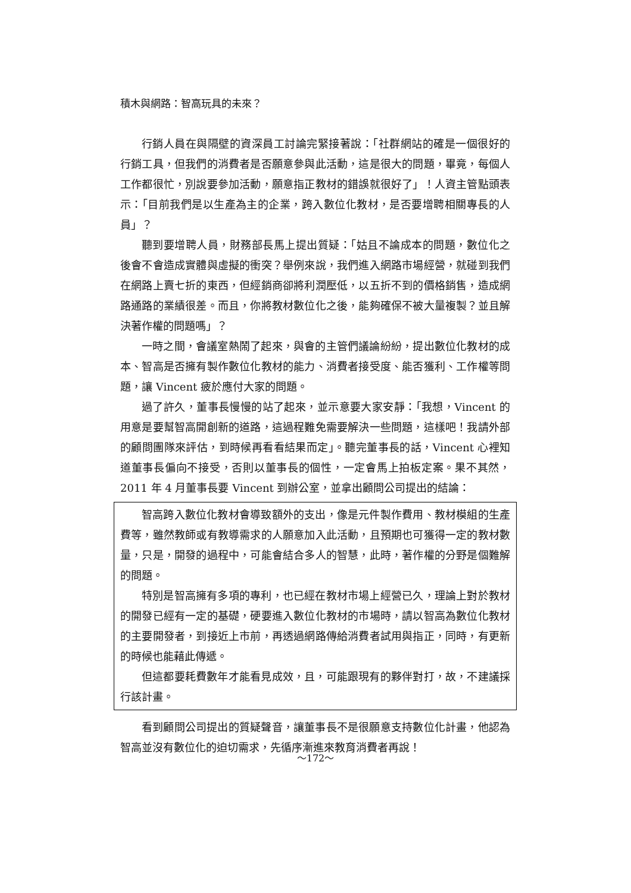積木與網路：智高玩具的未來？
行銷人員在與隔壁的資深員工討論完緊接著說：「社群網站的確是一個很好的行銷工具，但我們的消費者是否願意參與此活動，這是很大的問題，畢竟，每個人工作都很忙，別說要參加活動，願意指正教材的錯誤就很好了」！人資主管點頭表示：「目前我們是以生產為主的企業，跨入數位化教材，是否要增聘相關專長的人員」？
聽到要增聘人員，財務部長馬上提出質疑：「姑且不論成本的問題，數位化之後會不會造成實體與虛擬的衝突？舉例來說，我們進入網路市場經營，就碰到我們在網路上賣七折的東西，但經銷商卻將利潤壓低，以五折不到的價格銷售，造成網路通路的業績很差。而且，你將教材數位化之後，能夠確保不被大量複製？並且解決著作權的問題嗎」？
一時之間，會議室熱鬧了起來，與會的主管們議論紛紛，提出數位化教材的成本、智高是否擁有製作數位化教材的能力、消費者接受度、能否獲利、工作權等問題，讓 Vincent 疲於應付大家的問題。
過了許久，董事長慢慢的站了起來，並示意要大家安靜：「我想，Vincent 的用意是要幫智高開創新的道路，這過程難免需要解決一些問題，這樣吧！我請外部的顧問團隊來評估，到時候再看看結果而定」。聽完董事長的話，Vincent 心裡知道董事長偏向不接受，否則以董事長的個性，一定會馬上拍板定案。果不其然，2011 年 4 月董事長要 Vincent 到辦公室，並拿出顧問公司提出的結論：
智高跨入數位化教材會導致額外的支出，像是元件製作費用、教材模組的生產費等，雖然教師或有教導需求的人願意加入此活動，且預期也可獲得一定的教材數量，只是，開發的過程中，可能會結合多人的智慧，此時，著作權的分野是個難解的問題。
特別是智高擁有多項的專利，也已經在教材市場上經營已久，理論上對於教材的開發已經有一定的基礎，硬要進入數位化教材的市場時，請以智高為數位化教材的主要開發者，到接近上市前，再透過網路傳給消費者試用與指正，同時，有更新的時候也能藉此傳遞。
但這都要耗費數年才能看見成效，且，可能跟現有的夥伴對打，故，不建議採行該計畫。
看到顧問公司提出的質疑聲音，讓董事長不是很願意支持數位化計畫，他認為智高並沒有數位化的迫切需求，先循序漸進來教育消費者再說！
～172～